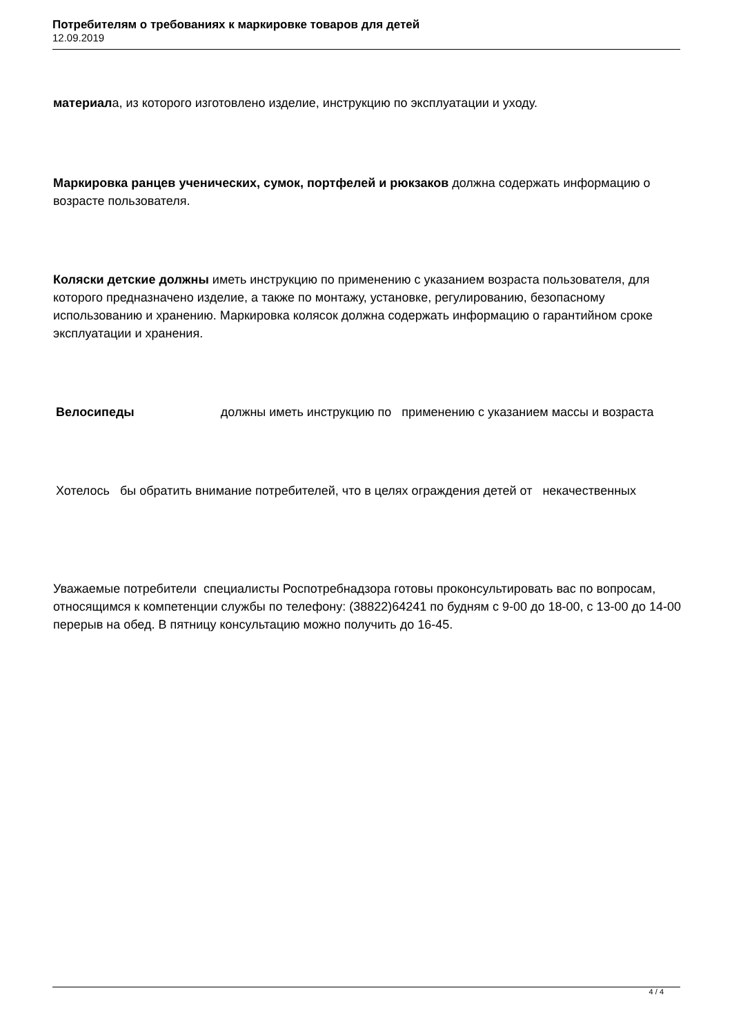Потребителям о требованиях к маркировке товаров для детей
12.09.2019
материала, из которого изготовлено изделие, инструкцию по эксплуатации и уходу.
Маркировка ранцев ученических, сумок, портфелей и рюкзаков должна содержать информацию о возрасте пользователя.
Коляски детские должны иметь инструкцию по применению с указанием возраста пользователя, для которого предназначено изделие, а также по монтажу, установке, регулированию, безопасному использованию и хранению. Маркировка колясок должна содержать информацию о гарантийном сроке эксплуатации и хранения.
Велосипеды должны иметь инструкцию по применению с указанием массы и возраста
Хотелось бы обратить внимание потребителей, что в целях ограждения детей от некачественных
Уважаемые потребители специалисты Роспотребнадзора готовы проконсультировать вас по вопросам, относящимся к компетенции службы по телефону: (38822)64241 по будням с 9-00 до 18-00, с 13-00 до 14-00 перерыв на обед. В пятницу консультацию можно получить до 16-45.
4 / 4